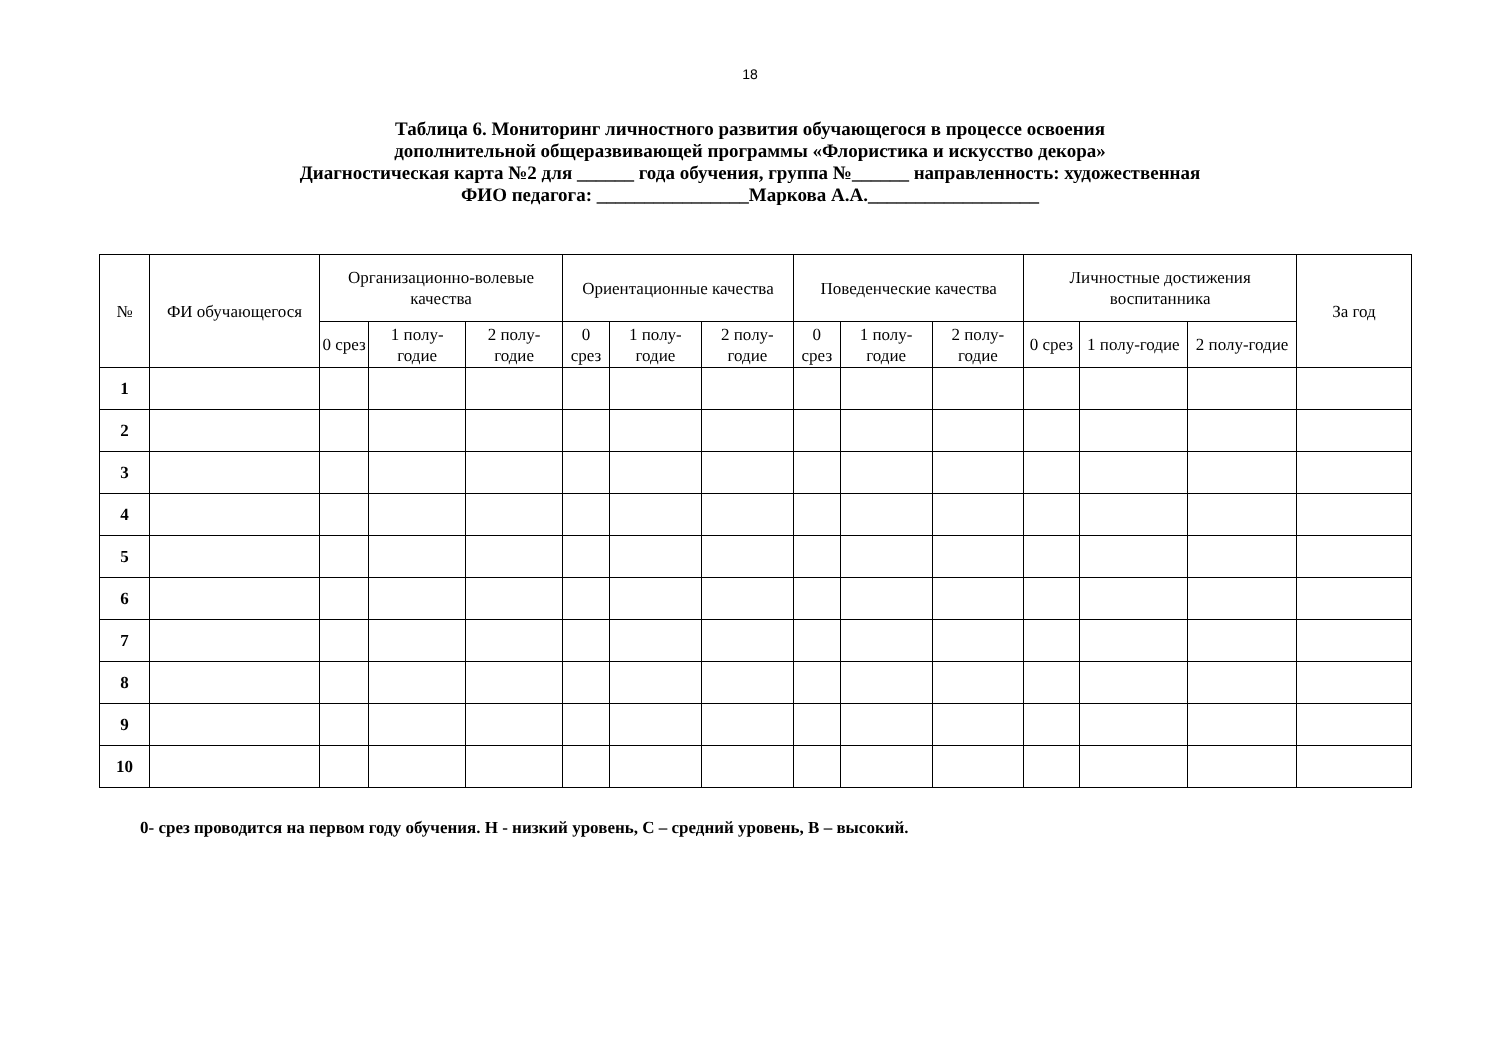18
Таблица 6. Мониторинг личностного развития обучающегося в процессе освоения
дополнительной общеразвивающей программы «Флористика и искусство декора»
Диагностическая карта №2 для ______ года обучения, группа №______ направленность: художественная
ФИО педагога: ________________Маркова А.А.__________________
| № | ФИ обучающегося | Организационно-волевые качества | | | Ориентационные качества | | | Поведенческие качества | | | Личностные достижения воспитанника | | | За год |
| --- | --- | --- | --- | --- | --- | --- | --- | --- | --- | --- | --- | --- | --- | --- |
| | | 0 срез | 1 полу-годие | 2 полу-годие | 0 срез | 1 полу-годие | 2 полу-годие | 0 срез | 1 полу-годие | 2 полу-годие | 0 срез | 1 полу-годие | 2 полу-годие | |
| 1 | | | | | | | | | | | | | | |
| 2 | | | | | | | | | | | | | | |
| 3 | | | | | | | | | | | | | | |
| 4 | | | | | | | | | | | | | | |
| 5 | | | | | | | | | | | | | | |
| 6 | | | | | | | | | | | | | | |
| 7 | | | | | | | | | | | | | | |
| 8 | | | | | | | | | | | | | | |
| 9 | | | | | | | | | | | | | | |
| 10 | | | | | | | | | | | | | | |
0- срез проводится на первом году обучения. Н - низкий уровень, С – средний уровень, В – высокий.